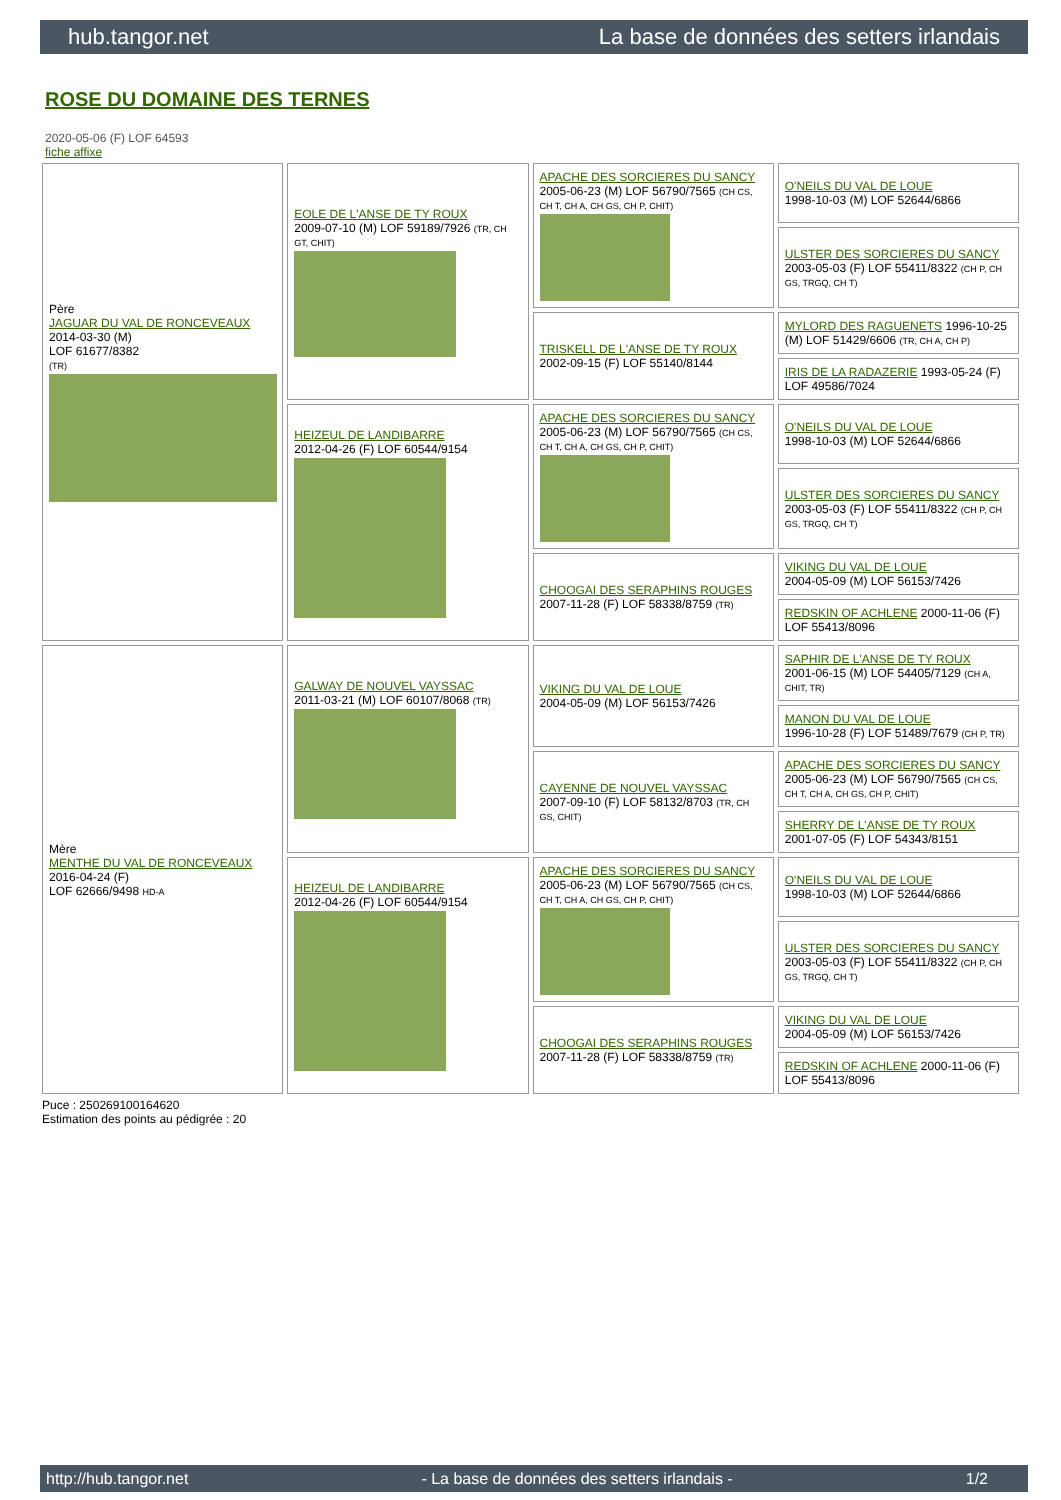hub.tangor.net La base de données des setters irlandais
ROSE DU DOMAINE DES TERNES
2020-05-06 (F) LOF 64593
fiche affixe
| Père JAGUAR DU VAL DE RONCEVEAUX 2014-03-30 (M) LOF 61677/8382 (TR) | EOLE DE L'ANSE DE TY ROUX 2009-07-10 (M) LOF 59189/7926 (TR, CH GT, CHIT) | APACHE DES SORCIERES DU SANCY 2005-06-23 (M) LOF 56790/7565 (CH CS, CH T, CH A, CH GS, CH P, CHIT) | O'NEILS DU VAL DE LOUE 1998-10-03 (M) LOF 52644/6866 |
| | | | ULSTER DES SORCIERES DU SANCY 2003-05-03 (F) LOF 55411/8322 (CH P, CH GS, TRGQ, CH T) |
| | | TRISKELL DE L'ANSE DE TY ROUX 2002-09-15 (F) LOF 55140/8144 | MYLORD DES RAGUENETS 1996-10-25 (M) LOF 51429/6606 (TR, CH A, CH P) |
| | | | IRIS DE LA RADAZERIE 1993-05-24 (F) LOF 49586/7024 |
| | HEIZEUL DE LANDIBARRE 2012-04-26 (F) LOF 60544/9154 | APACHE DES SORCIERES DU SANCY 2005-06-23 (M) LOF 56790/7565 (CH CS, CH T, CH A, CH GS, CH P, CHIT) | O'NEILS DU VAL DE LOUE 1998-10-03 (M) LOF 52644/6866 |
| | | | ULSTER DES SORCIERES DU SANCY 2003-05-03 (F) LOF 55411/8322 (CH P, CH GS, TRGQ, CH T) |
| | | CHOOGAI DES SERAPHINS ROUGES 2007-11-28 (F) LOF 58338/8759 (TR) | VIKING DU VAL DE LOUE 2004-05-09 (M) LOF 56153/7426 |
| | | | REDSKIN OF ACHLENE 2000-11-06 (F) LOF 55413/8096 |
| Mère MENTHE DU VAL DE RONCEVEAUX 2016-04-24 (F) LOF 62666/9498 HD-A | GALWAY DE NOUVEL VAYSSAC 2011-03-21 (M) LOF 60107/8068 (TR) | VIKING DU VAL DE LOUE 2004-05-09 (M) LOF 56153/7426 | SAPHIR DE L'ANSE DE TY ROUX 2001-06-15 (M) LOF 54405/7129 (CH A, CHIT, TR) |
| | | | MANON DU VAL DE LOUE 1996-10-28 (F) LOF 51489/7679 (CH P, TR) |
| | | CAYENNE DE NOUVEL VAYSSAC 2007-09-10 (F) LOF 58132/8703 (TR, CH GS, CHIT) | APACHE DES SORCIERES DU SANCY 2005-06-23 (M) LOF 56790/7565 (CH CS, CH T, CH A, CH GS, CH P, CHIT) |
| | | | SHERRY DE L'ANSE DE TY ROUX 2001-07-05 (F) LOF 54343/8151 |
| | HEIZEUL DE LANDIBARRE 2012-04-26 (F) LOF 60544/9154 | APACHE DES SORCIERES DU SANCY 2005-06-23 (M) LOF 56790/7565 (CH CS, CH T, CH A, CH GS, CH P, CHIT) | O'NEILS DU VAL DE LOUE 1998-10-03 (M) LOF 52644/6866 |
| | | | ULSTER DES SORCIERES DU SANCY 2003-05-03 (F) LOF 55411/8322 (CH P, CH GS, TRGQ, CH T) |
| | | CHOOGAI DES SERAPHINS ROUGES 2007-11-28 (F) LOF 58338/8759 (TR) | VIKING DU VAL DE LOUE 2004-05-09 (M) LOF 56153/7426 |
| | | | REDSKIN OF ACHLENE 2000-11-06 (F) LOF 55413/8096 |
Puce : 250269100164620
Estimation des points au pédigrée : 20
http://hub.tangor.net - La base de données des setters irlandais - 1/2